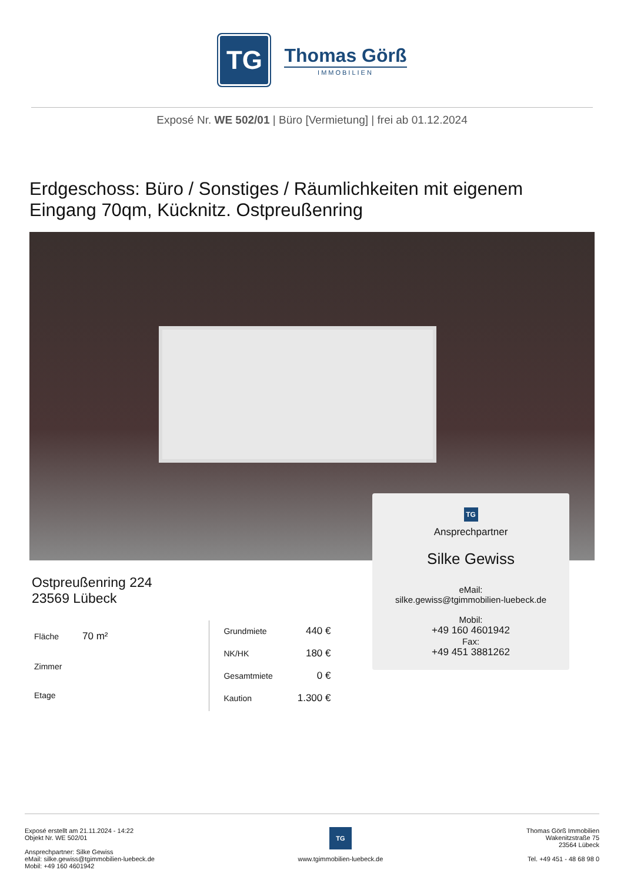TG
Thomas Görß
IMMOBILIEN
Exposé Nr. WE 502/01 | Büro [Vermietung] | frei ab 01.12.2024
Erdgeschoss: Büro / Sonstiges / Räumlichkeiten mit eigenem Eingang 70qm, Kücknitz. Ostpreußenring
TG
Ansprechpartner
Silke Gewiss
eMail:
silke.gewiss@tgimmobilien-luebeck.de
Mobil:
+49 160 4601942
Fax:
+49 451 3881262
Ostpreußenring 224
23569 Lübeck
| Fläche | 70 m² |
| Zimmer | |
| Etage | |
| Grundmiete | 440 € |
| NK/HK | 180 € |
| Gesamtmiete | 0 € |
| Kaution | 1.300 € |
Exposé erstellt am 21.11.2024 - 14:22
Objekt Nr. WE 502/01
Ansprechpartner: Silke Gewiss
eMail: silke.gewiss@tgimmobilien-luebeck.de
Mobil: +49 160 4601942
TG
www.tgimmobilien-luebeck.de
Thomas Görß Immobilien
Wakenitzstraße 75
23564 Lübeck
Tel. +49 451 - 48 68 98 0